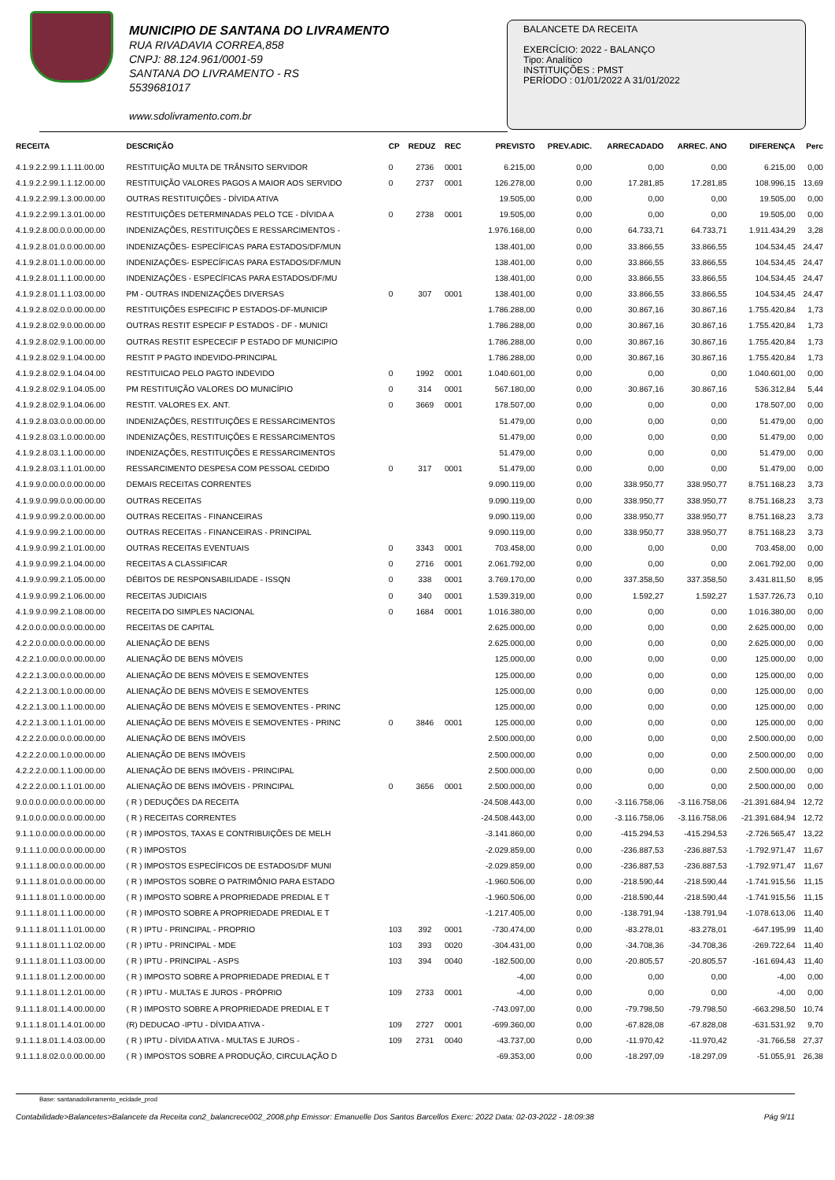MUNICIPIO DE SANTANA DO LIVRAMENTO
RUA RIVADAVIA CORREA,858
CNPJ: 88.124.961/0001-59
SANTANA DO LIVRAMENTO - RS
5539681017
www.sdolivramento.com.br
BALANCETE DA RECEITA
EXERCÍCIO: 2022 - BALANÇO
Tipo: Analítico
INSTITUIÇÕES : PMST
PERÍODO : 01/01/2022 A 31/01/2022
| RECEITA | DESCRIÇÃO | CP | REDUZ | REC | PREVISTO | PREV.ADIC. | ARRECADADO | ARREC. ANO | DIFERENÇA | Perc |
| --- | --- | --- | --- | --- | --- | --- | --- | --- | --- | --- |
| 4.1.9.2.2.99.1.1.11.00.00 | RESTITUIÇÃO MULTA DE TRÂNSITO SERVIDOR | 0 | 2736 | 0001 | 6.215,00 | 0,00 | 0,00 | 0,00 | 6.215,00 | 0,00 |
| 4.1.9.2.2.99.1.1.12.00.00 | RESTITUIÇÃO VALORES PAGOS A MAIOR AOS SERVIDO | 0 | 2737 | 0001 | 126.278,00 | 0,00 | 17.281,85 | 17.281,85 | 108.996,15 | 13,69 |
| 4.1.9.2.2.99.1.3.00.00.00 | OUTRAS RESTITUIÇÕES - DÍVIDA ATIVA | | | | 19.505,00 | 0,00 | 0,00 | 0,00 | 19.505,00 | 0,00 |
| 4.1.9.2.2.99.1.3.01.00.00 | RESTITUIÇÕES DETERMINADAS PELO TCE - DÍVIDA A | 0 | 2738 | 0001 | 19.505,00 | 0,00 | 0,00 | 0,00 | 19.505,00 | 0,00 |
| 4.1.9.2.8.00.0.0.00.00.00 | INDENIZAÇÕES, RESTITUIÇÕES E RESSARCIMENTOS - | | | | 1.976.168,00 | 0,00 | 64.733,71 | 64.733,71 | 1.911.434,29 | 3,28 |
| 4.1.9.2.8.01.0.0.00.00.00 | INDENIZAÇÕES- ESPECÍFICAS PARA ESTADOS/DF/MUN | | | | 138.401,00 | 0,00 | 33.866,55 | 33.866,55 | 104.534,45 | 24,47 |
| 4.1.9.2.8.01.1.0.00.00.00 | INDENIZAÇÕES- ESPECÍFICAS PARA ESTADOS/DF/MUN | | | | 138.401,00 | 0,00 | 33.866,55 | 33.866,55 | 104.534,45 | 24,47 |
| 4.1.9.2.8.01.1.1.00.00.00 | INDENIZAÇÕES - ESPECÍFICAS PARA ESTADOS/DF/MU | | | | 138.401,00 | 0,00 | 33.866,55 | 33.866,55 | 104.534,45 | 24,47 |
| 4.1.9.2.8.01.1.1.03.00.00 | PM - OUTRAS INDENIZAÇÕES DIVERSAS | 0 | 307 | 0001 | 138.401,00 | 0,00 | 33.866,55 | 33.866,55 | 104.534,45 | 24,47 |
| 4.1.9.2.8.02.0.0.00.00.00 | RESTITUIÇÕES ESPECIFIC P ESTADOS-DF-MUNICIP | | | | 1.786.288,00 | 0,00 | 30.867,16 | 30.867,16 | 1.755.420,84 | 1,73 |
| 4.1.9.2.8.02.9.0.00.00.00 | OUTRAS RESTIT ESPECIF P ESTADOS - DF - MUNICI | | | | 1.786.288,00 | 0,00 | 30.867,16 | 30.867,16 | 1.755.420,84 | 1,73 |
| 4.1.9.2.8.02.9.1.00.00.00 | OUTRAS RESTIT ESPECECIF P ESTADO DF MUNICIPIO | | | | 1.786.288,00 | 0,00 | 30.867,16 | 30.867,16 | 1.755.420,84 | 1,73 |
| 4.1.9.2.8.02.9.1.04.00.00 | RESTIT P PAGTO INDEVIDO-PRINCIPAL | | | | 1.786.288,00 | 0,00 | 30.867,16 | 30.867,16 | 1.755.420,84 | 1,73 |
| 4.1.9.2.8.02.9.1.04.04.00 | RESTITUICAO PELO PAGTO INDEVIDO | 0 | 1992 | 0001 | 1.040.601,00 | 0,00 | 0,00 | 0,00 | 1.040.601,00 | 0,00 |
| 4.1.9.2.8.02.9.1.04.05.00 | PM RESTITUIÇÃO VALORES DO MUNICÍPIO | 0 | 314 | 0001 | 567.180,00 | 0,00 | 30.867,16 | 30.867,16 | 536.312,84 | 5,44 |
| 4.1.9.2.8.02.9.1.04.06.00 | RESTIT. VALORES EX. ANT. | 0 | 3669 | 0001 | 178.507,00 | 0,00 | 0,00 | 0,00 | 178.507,00 | 0,00 |
| 4.1.9.2.8.03.0.0.00.00.00 | INDENIZAÇÕES, RESTITUIÇÕES E RESSARCIMENTOS | | | | 51.479,00 | 0,00 | 0,00 | 0,00 | 51.479,00 | 0,00 |
| 4.1.9.2.8.03.1.0.00.00.00 | INDENIZAÇÕES, RESTITUIÇÕES E RESSARCIMENTOS | | | | 51.479,00 | 0,00 | 0,00 | 0,00 | 51.479,00 | 0,00 |
| 4.1.9.2.8.03.1.1.00.00.00 | INDENIZAÇÕES, RESTITUIÇÕES E RESSARCIMENTOS | | | | 51.479,00 | 0,00 | 0,00 | 0,00 | 51.479,00 | 0,00 |
| 4.1.9.2.8.03.1.1.01.00.00 | RESSARCIMENTO DESPESA COM PESSOAL CEDIDO | 0 | 317 | 0001 | 51.479,00 | 0,00 | 0,00 | 0,00 | 51.479,00 | 0,00 |
| 4.1.9.9.0.00.0.0.00.00.00 | DEMAIS RECEITAS CORRENTES | | | | 9.090.119,00 | 0,00 | 338.950,77 | 338.950,77 | 8.751.168,23 | 3,73 |
| 4.1.9.9.0.99.0.0.00.00.00 | OUTRAS RECEITAS | | | | 9.090.119,00 | 0,00 | 338.950,77 | 338.950,77 | 8.751.168,23 | 3,73 |
| 4.1.9.9.0.99.2.0.00.00.00 | OUTRAS RECEITAS - FINANCEIRAS | | | | 9.090.119,00 | 0,00 | 338.950,77 | 338.950,77 | 8.751.168,23 | 3,73 |
| 4.1.9.9.0.99.2.1.00.00.00 | OUTRAS RECEITAS - FINANCEIRAS - PRINCIPAL | | | | 9.090.119,00 | 0,00 | 338.950,77 | 338.950,77 | 8.751.168,23 | 3,73 |
| 4.1.9.9.0.99.2.1.01.00.00 | OUTRAS RECEITAS EVENTUAIS | 0 | 3343 | 0001 | 703.458,00 | 0,00 | 0,00 | 0,00 | 703.458,00 | 0,00 |
| 4.1.9.9.0.99.2.1.04.00.00 | RECEITAS A CLASSIFICAR | 0 | 2716 | 0001 | 2.061.792,00 | 0,00 | 0,00 | 0,00 | 2.061.792,00 | 0,00 |
| 4.1.9.9.0.99.2.1.05.00.00 | DÉBITOS DE RESPONSABILIDADE - ISSQN | 0 | 338 | 0001 | 3.769.170,00 | 0,00 | 337.358,50 | 337.358,50 | 3.431.811,50 | 8,95 |
| 4.1.9.9.0.99.2.1.06.00.00 | RECEITAS JUDICIAIS | 0 | 340 | 0001 | 1.539.319,00 | 0,00 | 1.592,27 | 1.592,27 | 1.537.726,73 | 0,10 |
| 4.1.9.9.0.99.2.1.08.00.00 | RECEITA DO SIMPLES NACIONAL | 0 | 1684 | 0001 | 1.016.380,00 | 0,00 | 0,00 | 0,00 | 1.016.380,00 | 0,00 |
| 4.2.0.0.0.00.0.0.00.00.00 | RECEITAS DE CAPITAL | | | | 2.625.000,00 | 0,00 | 0,00 | 0,00 | 2.625.000,00 | 0,00 |
| 4.2.2.0.0.00.0.0.00.00.00 | ALIENAÇÃO DE BENS | | | | 2.625.000,00 | 0,00 | 0,00 | 0,00 | 2.625.000,00 | 0,00 |
| 4.2.2.1.0.00.0.0.00.00.00 | ALIENAÇÃO DE BENS MÓVEIS | | | | 125.000,00 | 0,00 | 0,00 | 0,00 | 125.000,00 | 0,00 |
| 4.2.2.1.3.00.0.0.00.00.00 | ALIENAÇÃO DE BENS MÓVEIS E SEMOVENTES | | | | 125.000,00 | 0,00 | 0,00 | 0,00 | 125.000,00 | 0,00 |
| 4.2.2.1.3.00.1.0.00.00.00 | ALIENAÇÃO DE BENS MÓVEIS E SEMOVENTES | | | | 125.000,00 | 0,00 | 0,00 | 0,00 | 125.000,00 | 0,00 |
| 4.2.2.1.3.00.1.1.00.00.00 | ALIENAÇÃO DE BENS MÓVEIS E SEMOVENTES - PRINC | | | | 125.000,00 | 0,00 | 0,00 | 0,00 | 125.000,00 | 0,00 |
| 4.2.2.1.3.00.1.1.01.00.00 | ALIENAÇÃO DE BENS MÓVEIS E SEMOVENTES - PRINC | 0 | 3846 | 0001 | 125.000,00 | 0,00 | 0,00 | 0,00 | 125.000,00 | 0,00 |
| 4.2.2.2.0.00.0.0.00.00.00 | ALIENAÇÃO DE BENS IMÓVEIS | | | | 2.500.000,00 | 0,00 | 0,00 | 0,00 | 2.500.000,00 | 0,00 |
| 4.2.2.2.0.00.1.0.00.00.00 | ALIENAÇÃO DE BENS IMÓVEIS | | | | 2.500.000,00 | 0,00 | 0,00 | 0,00 | 2.500.000,00 | 0,00 |
| 4.2.2.2.0.00.1.1.00.00.00 | ALIENAÇÃO DE BENS IMÓVEIS - PRINCIPAL | | | | 2.500.000,00 | 0,00 | 0,00 | 0,00 | 2.500.000,00 | 0,00 |
| 4.2.2.2.0.00.1.1.01.00.00 | ALIENAÇÃO DE BENS IMÓVEIS - PRINCIPAL | 0 | 3656 | 0001 | 2.500.000,00 | 0,00 | 0,00 | 0,00 | 2.500.000,00 | 0,00 |
| 9.0.0.0.0.00.0.0.00.00.00 | ( R ) DEDUÇÕES DA RECEITA | | | | -24.508.443,00 | 0,00 | -3.116.758,06 | -3.116.758,06 | -21.391.684,94 | 12,72 |
| 9.1.0.0.0.00.0.0.00.00.00 | ( R ) RECEITAS CORRENTES | | | | -24.508.443,00 | 0,00 | -3.116.758,06 | -3.116.758,06 | -21.391.684,94 | 12,72 |
| 9.1.1.0.0.00.0.0.00.00.00 | ( R ) IMPOSTOS, TAXAS E CONTRIBUIÇÕES DE MELH | | | | -3.141.860,00 | 0,00 | -415.294,53 | -415.294,53 | -2.726.565,47 | 13,22 |
| 9.1.1.1.0.00.0.0.00.00.00 | ( R ) IMPOSTOS | | | | -2.029.859,00 | 0,00 | -236.887,53 | -236.887,53 | -1.792.971,47 | 11,67 |
| 9.1.1.1.8.00.0.0.00.00.00 | ( R ) IMPOSTOS ESPECÍFICOS DE ESTADOS/DF MUNI | | | | -2.029.859,00 | 0,00 | -236.887,53 | -236.887,53 | -1.792.971,47 | 11,67 |
| 9.1.1.1.8.01.0.0.00.00.00 | ( R ) IMPOSTOS SOBRE O PATRIMÔNIO PARA ESTADO | | | | -1.960.506,00 | 0,00 | -218.590,44 | -218.590,44 | -1.741.915,56 | 11,15 |
| 9.1.1.1.8.01.1.0.00.00.00 | ( R ) IMPOSTO SOBRE A PROPRIEDADE PREDIAL E T | | | | -1.960.506,00 | 0,00 | -218.590,44 | -218.590,44 | -1.741.915,56 | 11,15 |
| 9.1.1.1.8.01.1.1.00.00.00 | ( R ) IMPOSTO SOBRE A PROPRIEDADE PREDIAL E T | | | | -1.217.405,00 | 0,00 | -138.791,94 | -138.791,94 | -1.078.613,06 | 11,40 |
| 9.1.1.1.8.01.1.1.01.00.00 | ( R ) IPTU - PRINCIPAL - PROPRIO | 103 | 392 | 0001 | -730.474,00 | 0,00 | -83.278,01 | -83.278,01 | -647.195,99 | 11,40 |
| 9.1.1.1.8.01.1.1.02.00.00 | ( R ) IPTU - PRINCIPAL - MDE | 103 | 393 | 0020 | -304.431,00 | 0,00 | -34.708,36 | -34.708,36 | -269.722,64 | 11,40 |
| 9.1.1.1.8.01.1.1.03.00.00 | ( R ) IPTU - PRINCIPAL - ASPS | 103 | 394 | 0040 | -182.500,00 | 0,00 | -20.805,57 | -20.805,57 | -161.694,43 | 11,40 |
| 9.1.1.1.8.01.1.2.00.00.00 | ( R ) IMPOSTO SOBRE A PROPRIEDADE PREDIAL E T | | | | -4,00 | 0,00 | 0,00 | 0,00 | -4,00 | 0,00 |
| 9.1.1.1.8.01.1.2.01.00.00 | ( R ) IPTU - MULTAS E JUROS - PRÓPRIO | 109 | 2733 | 0001 | -4,00 | 0,00 | 0,00 | 0,00 | -4,00 | 0,00 |
| 9.1.1.1.8.01.1.4.00.00.00 | ( R ) IMPOSTO SOBRE A PROPRIEDADE PREDIAL E T | | | | -743.097,00 | 0,00 | -79.798,50 | -79.798,50 | -663.298,50 | 10,74 |
| 9.1.1.1.8.01.1.4.01.00.00 | (R) DEDUCAO -IPTU - DÍVIDA ATIVA - | 109 | 2727 | 0001 | -699.360,00 | 0,00 | -67.828,08 | -67.828,08 | -631.531,92 | 9,70 |
| 9.1.1.1.8.01.1.4.03.00.00 | ( R ) IPTU - DÍVIDA ATIVA - MULTAS E JUROS - | 109 | 2731 | 0040 | -43.737,00 | 0,00 | -11.970,42 | -11.970,42 | -31.766,58 | 27,37 |
| 9.1.1.1.8.02.0.0.00.00.00 | ( R ) IMPOSTOS SOBRE A PRODUÇÃO, CIRCULAÇÃO D | | | | -69.353,00 | 0,00 | -18.297,09 | -18.297,09 | -51.055,91 | 26,38 |
Base: santanadolivramento_ecidade_prod
Contabilidade>Balancetes>Balancete da Receita con2_balancrece002_2008.php Emissor: Emanuelle Dos Santos Barcellos Exerc: 2022 Data: 02-03-2022 - 18:09:38 Pág 9/11